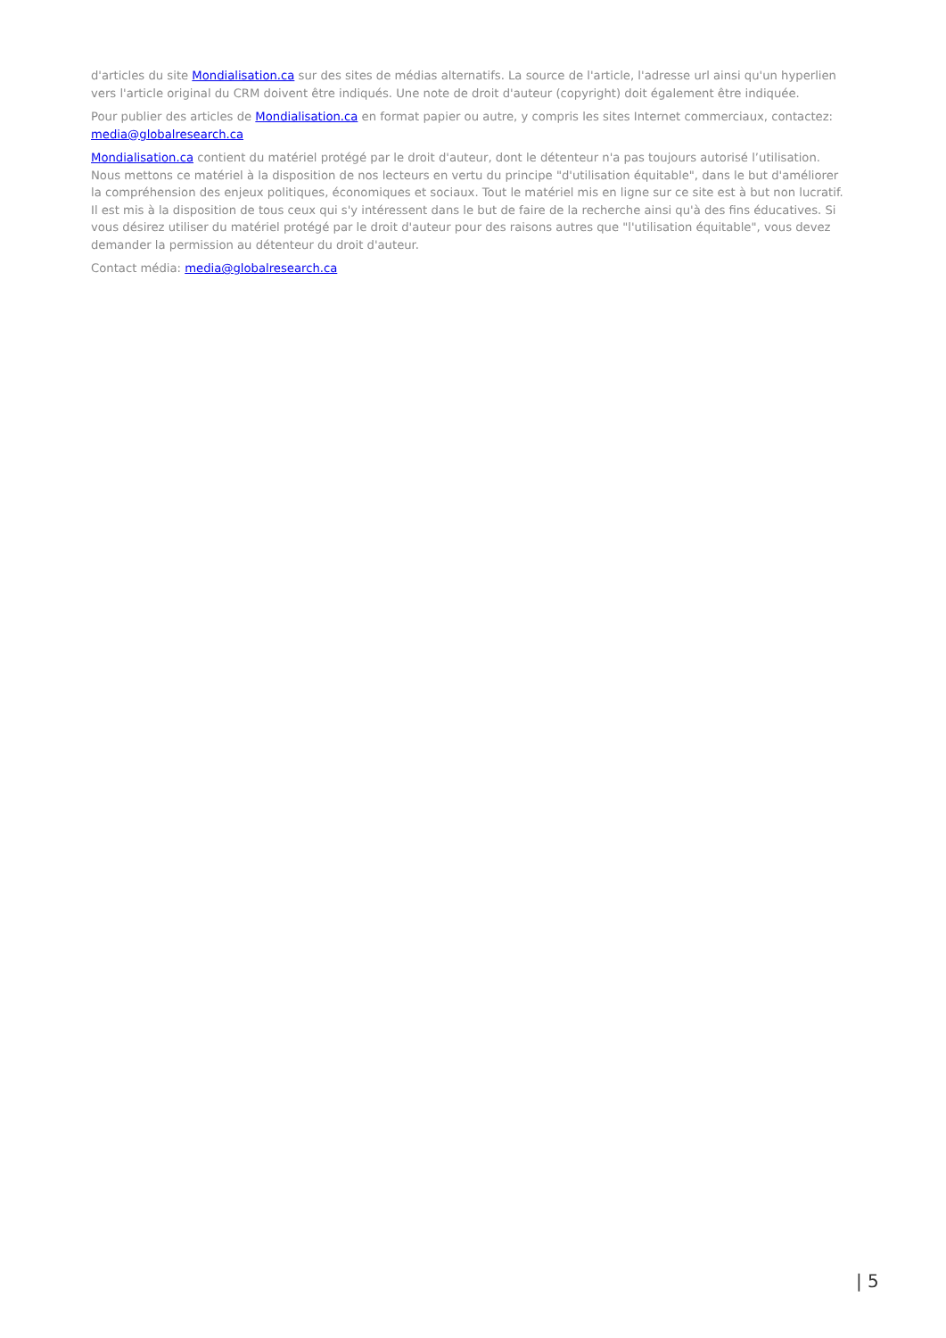d'articles du site Mondialisation.ca sur des sites de médias alternatifs. La source de l'article, l'adresse url ainsi qu'un hyperlien vers l'article original du CRM doivent être indiqués. Une note de droit d'auteur (copyright) doit également être indiquée.
Pour publier des articles de Mondialisation.ca en format papier ou autre, y compris les sites Internet commerciaux, contactez: media@globalresearch.ca
Mondialisation.ca contient du matériel protégé par le droit d'auteur, dont le détenteur n'a pas toujours autorisé l’utilisation. Nous mettons ce matériel à la disposition de nos lecteurs en vertu du principe "d'utilisation équitable", dans le but d'améliorer la compréhension des enjeux politiques, économiques et sociaux. Tout le matériel mis en ligne sur ce site est à but non lucratif. Il est mis à la disposition de tous ceux qui s'y intéressent dans le but de faire de la recherche ainsi qu'à des fins éducatives. Si vous désirez utiliser du matériel protégé par le droit d'auteur pour des raisons autres que "l'utilisation équitable", vous devez demander la permission au détenteur du droit d'auteur.
Contact média: media@globalresearch.ca
| 5